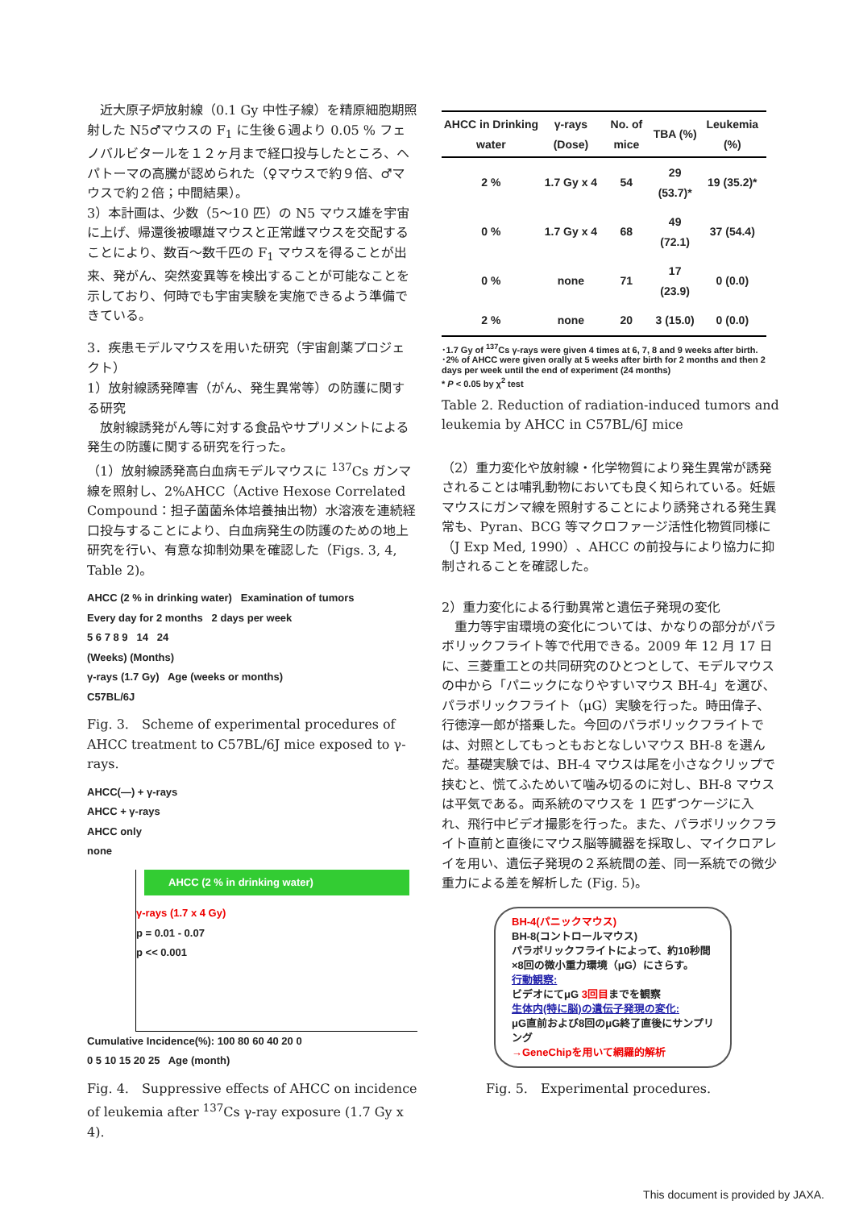近大原子炉放射線（0.1 Gy 中性子線）を精原細胞期照射した N5♂マウスの F<sub>1</sub> に生後６週より 0.05 % フェノバルビタールを１２ヶ月まで経口投与したところ、ヘパトーマの高騰が認められた（♀マウスで約９倍、♂マウスで約２倍；中間結果）。
3）本計画は、少数（5〜10 匹）の N5 マウス雄を宇宙に上げ、帰還後被曝雄マウスと正常雌マウスを交配することにより、数百〜数千匹の F<sub>1</sub> マウスを得ることが出来、発がん、突然変異等を検出することが可能なことを示しており、何時でも宇宙実験を実施できるよう準備できている。
3．疾患モデルマウスを用いた研究（宇宙創薬プロジェクト）
1）放射線誘発障害（がん、発生異常等）の防護に関する研究
　放射線誘発がん等に対する食品やサプリメントによる発生の防護に関する研究を行った。
（1）放射線誘発高白血病モデルマウスに <sup>137</sup>Cs ガンマ線を照射し、2%AHCC（Active Hexose Correlated Compound：担子菌菌糸体培養抽出物）水溶液を連続経口投与することにより、白血病発生の防護のための地上研究を行い、有意な抑制効果を確認した（Figs. 3, 4, Table 2)。
AHCC (2 % in drinking water) Examination of tumors
Every day for 2 months 2 days per week
5 6 7 8 9 14 24
(Weeks) (Months)
γ-rays (1.7 Gy) Age (weeks or months)
C57BL/6J
Fig. 3.　Scheme of experimental procedures of AHCC treatment to C57BL/6J mice exposed to γ-rays.
AHCC(—) + γ-rays
AHCC + γ-rays
AHCC only
none
AHCC (2 % in drinking water)
γ-rays (1.7 x 4 Gy)
p = 0.01 - 0.07
p << 0.001
Cumulative Incidence(%): 100 80 60 40 20 0
0 5 10 15 20 25 Age (month)
Fig. 4.　Suppressive effects of AHCC on incidence of leukemia after <sup>137</sup>Cs γ-ray exposure (1.7 Gy x 4).
| AHCC in Drinking water | γ-rays (Dose) | No. of mice | TBA (%) | Leukemia (%) |
| --- | --- | --- | --- | --- |
| 2 % | 1.7 Gy x 4 | 54 | 29 (53.7)* | 19 (35.2)* |
| 0 % | 1.7 Gy x 4 | 68 | 49 (72.1) | 37 (54.4) |
| 0 % | none | 71 | 17 (23.9) | 0 (0.0) |
| 2 % | none | 20 | 3 (15.0) | 0 (0.0) |
･1.7 Gy of <sup>137</sup>Cs γ-rays were given 4 times at 6, 7, 8 and 9 weeks after birth.
･2% of AHCC were given orally at 5 weeks after birth for 2 months and then 2 days per week until the end of experiment (24 months)
* P < 0.05 by χ<sup>2</sup> test
Table 2. Reduction of radiation-induced tumors and leukemia by AHCC in C57BL/6J mice
（2）重力変化や放射線・化学物質により発生異常が誘発されることは哺乳動物においても良く知られている。妊娠マウスにガンマ線を照射することにより誘発される発生異常も、Pyran、BCG 等マクロファージ活性化物質同様に（J Exp Med, 1990）、AHCC の前投与により協力に抑制されることを確認した。
2）重力変化による行動異常と遺伝子発現の変化
　重力等宇宙環境の変化については、かなりの部分がパラボリックフライト等で代用できる。2009 年 12 月 17 日に、三菱重工との共同研究のひとつとして、モデルマウスの中から「パニックになりやすいマウス BH-4」を選び、パラボリックフライト（μG）実験を行った。時田偉子、行徳淳一郎が搭乗した。今回のパラボリックフライトでは、対照としてもっともおとなしいマウス BH-8 を選んだ。基礎実験では、BH-4 マウスは尾を小さなクリップで挟むと、慌てふためいて噛み切るのに対し、BH-8 マウスは平気である。両系統のマウスを 1 匹ずつケージに入れ、飛行中ビデオ撮影を行った。また、パラボリックフライト直前と直後にマウス脳等臓器を採取し、マイクロアレイを用い、遺伝子発現の２系統間の差、同一系統での微少重力による差を解析した (Fig. 5)。
BH-4(パニックマウス)
BH-8(コントロールマウス)
パラボリックフライトによって、約10秒間×8回の微小重力環境（μG）にさらす。
行動観察:
ビデオにてμG 3回目までを観察
生体内(特に脳)の遺伝子発現の変化:
μG直前および8回のμG終了直後にサンプリング
→GeneChipを用いて網羅的解析
Fig. 5.　Experimental procedures.
This document is provided by JAXA.